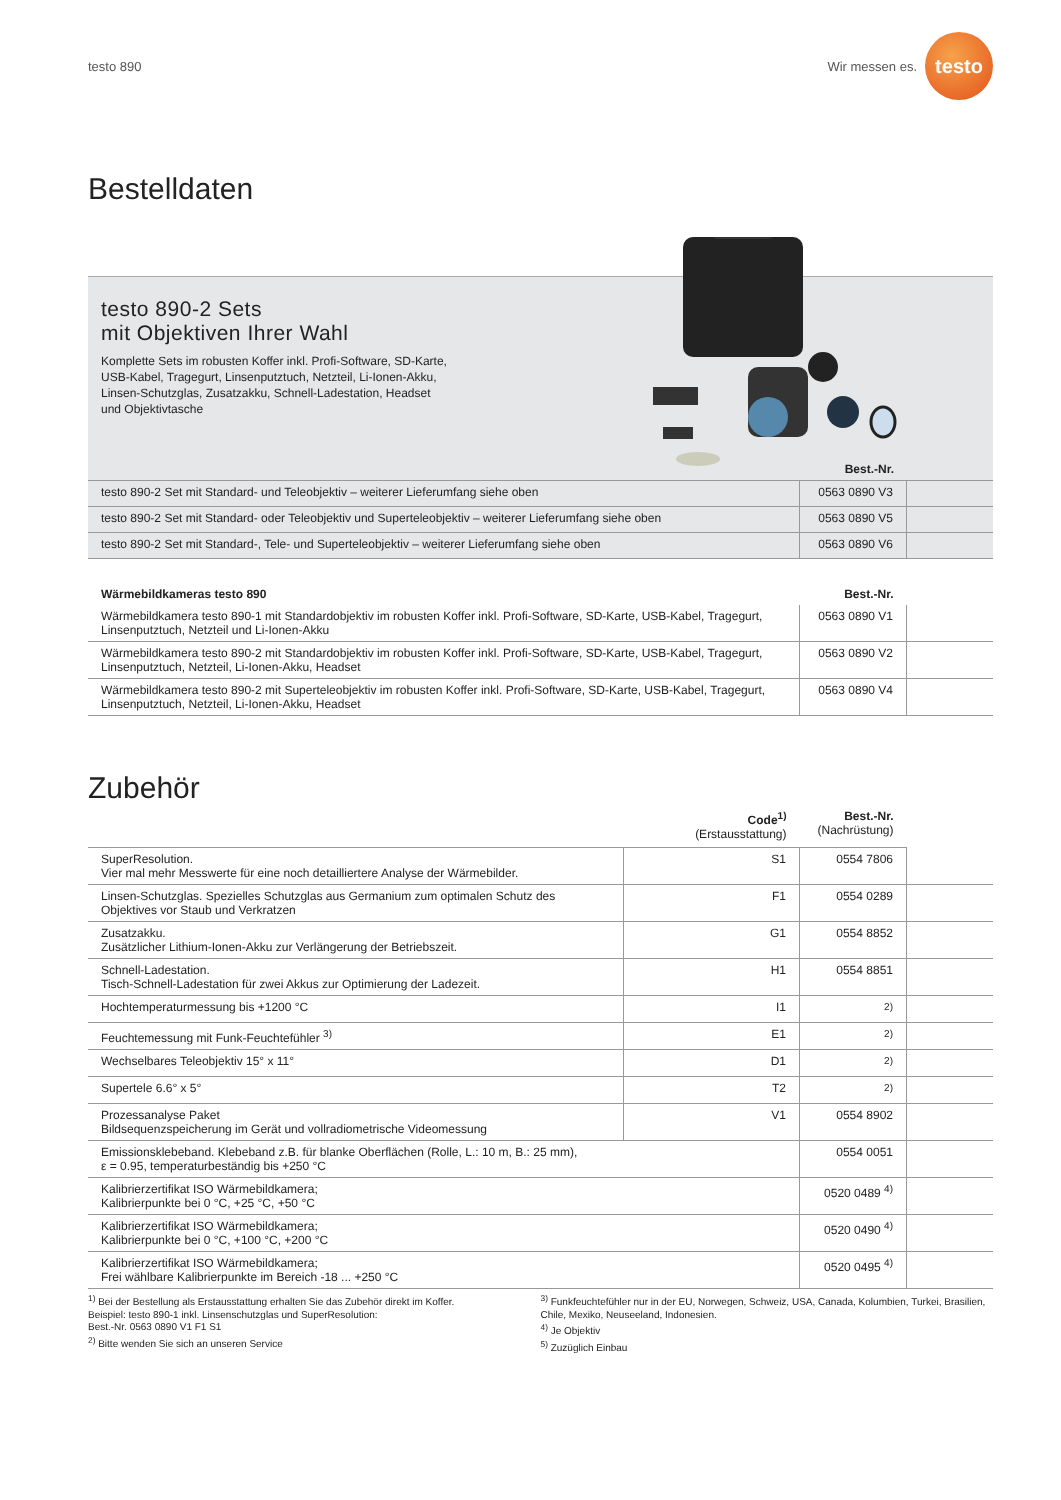testo 890
Wir messen es.
testo
Bestelldaten
testo 890-2 Sets
mit Objektiven Ihrer Wahl
Komplette Sets im robusten Koffer inkl. Profi-Software, SD-Karte, USB-Kabel, Tragegurt, Linsenputztuch, Netzteil, Li-Ionen-Akku, Linsen-Schutzglas, Zusatzakku, Schnell-Ladestation, Headset und Objektivtasche
Best.-Nr.
| testo 890-2 Set mit Standard- und Teleobjektiv – weiterer Lieferumfang siehe oben | 0563 0890 V3 | |
| testo 890-2 Set mit Standard- oder Teleobjektiv und Superteleobjektiv – weiterer Lieferumfang siehe oben | 0563 0890 V5 | |
| testo 890-2 Set mit Standard-, Tele- und Superteleobjektiv – weiterer Lieferumfang siehe oben | 0563 0890 V6 | |
| Wärmebildkameras testo 890 | Best.-Nr. | |
| --- | --- | --- |
| Wärmebildkamera testo 890-1 mit Standardobjektiv im robusten Koffer inkl. Profi-Software, SD-Karte, USB-Kabel, Tragegurt, Linsenputztuch, Netzteil und Li-Ionen-Akku | 0563 0890 V1 | |
| Wärmebildkamera testo 890-2 mit Standardobjektiv im robusten Koffer inkl. Profi-Software, SD-Karte, USB-Kabel, Tragegurt, Linsenputztuch, Netzteil, Li-Ionen-Akku, Headset | 0563 0890 V2 | |
| Wärmebildkamera testo 890-2 mit Superteleobjektiv im robusten Koffer inkl. Profi-Software, SD-Karte, USB-Kabel, Tragegurt, Linsenputztuch, Netzteil, Li-Ionen-Akku, Headset | 0563 0890 V4 | |
Zubehör
| | Code<sup>1)</sup> (Erstausstattung) | Best.-Nr. (Nachrüstung) | |
| SuperResolution. Vier mal mehr Messwerte für eine noch detailliertere Analyse der Wärmebilder. | S1 | 0554 7806 | |
| Linsen-Schutzglas. Spezielles Schutzglas aus Germanium zum optimalen Schutz des Objektives vor Staub und Verkratzen | F1 | 0554 0289 | |
| Zusatzakku. Zusätzlicher Lithium-Ionen-Akku zur Verlängerung der Betriebszeit. | G1 | 0554 8852 | |
| Schnell-Ladestation. Tisch-Schnell-Ladestation für zwei Akkus zur Optimierung der Ladezeit. | H1 | 0554 8851 | |
| Hochtemperaturmessung bis +1200 °C | I1 | <sup>2)</sup> | |
| Feuchtemessung mit Funk-Feuchtefühler <sup>3)</sup> | E1 | <sup>2)</sup> | |
| Wechselbares Teleobjektiv 15° x 11° | D1 | <sup>2)</sup> | |
| Supertele 6.6° x 5° | T2 | <sup>2)</sup> | |
| Prozessanalyse Paket Bildsequenzspeicherung im Gerät und vollradiometrische Videomessung | V1 | 0554 8902 | |
| Emissionsklebeband. Klebeband z.B. für blanke Oberflächen (Rolle, L.: 10 m, B.: 25 mm), ε = 0.95, temperaturbeständig bis +250 °C | | 0554 0051 | |
| Kalibrierzertifikat ISO Wärmebildkamera; Kalibrierpunkte bei 0 °C, +25 °C, +50 °C | | 0520 0489 <sup>4)</sup> | |
| Kalibrierzertifikat ISO Wärmebildkamera; Kalibrierpunkte bei 0 °C, +100 °C, +200 °C | | 0520 0490 <sup>4)</sup> | |
| Kalibrierzertifikat ISO Wärmebildkamera; Frei wählbare Kalibrierpunkte im Bereich -18 ... +250 °C | | 0520 0495 <sup>4)</sup> | |
<sup>1)</sup> Bei der Bestellung als Erstausstattung erhalten Sie das Zubehör direkt im Koffer.
Beispiel: testo 890-1 inkl. Linsenschutzglas und SuperResolution:
Best.-Nr. 0563 0890 V1 F1 S1
<sup>2)</sup> Bitte wenden Sie sich an unseren Service
<sup>3)</sup> Funkfeuchtefühler nur in der EU, Norwegen, Schweiz, USA, Canada, Kolumbien, Turkei, Brasilien, Chile, Mexiko, Neuseeland, Indonesien.
<sup>4)</sup> Je Objektiv
<sup>5)</sup> Zuzüglich Einbau